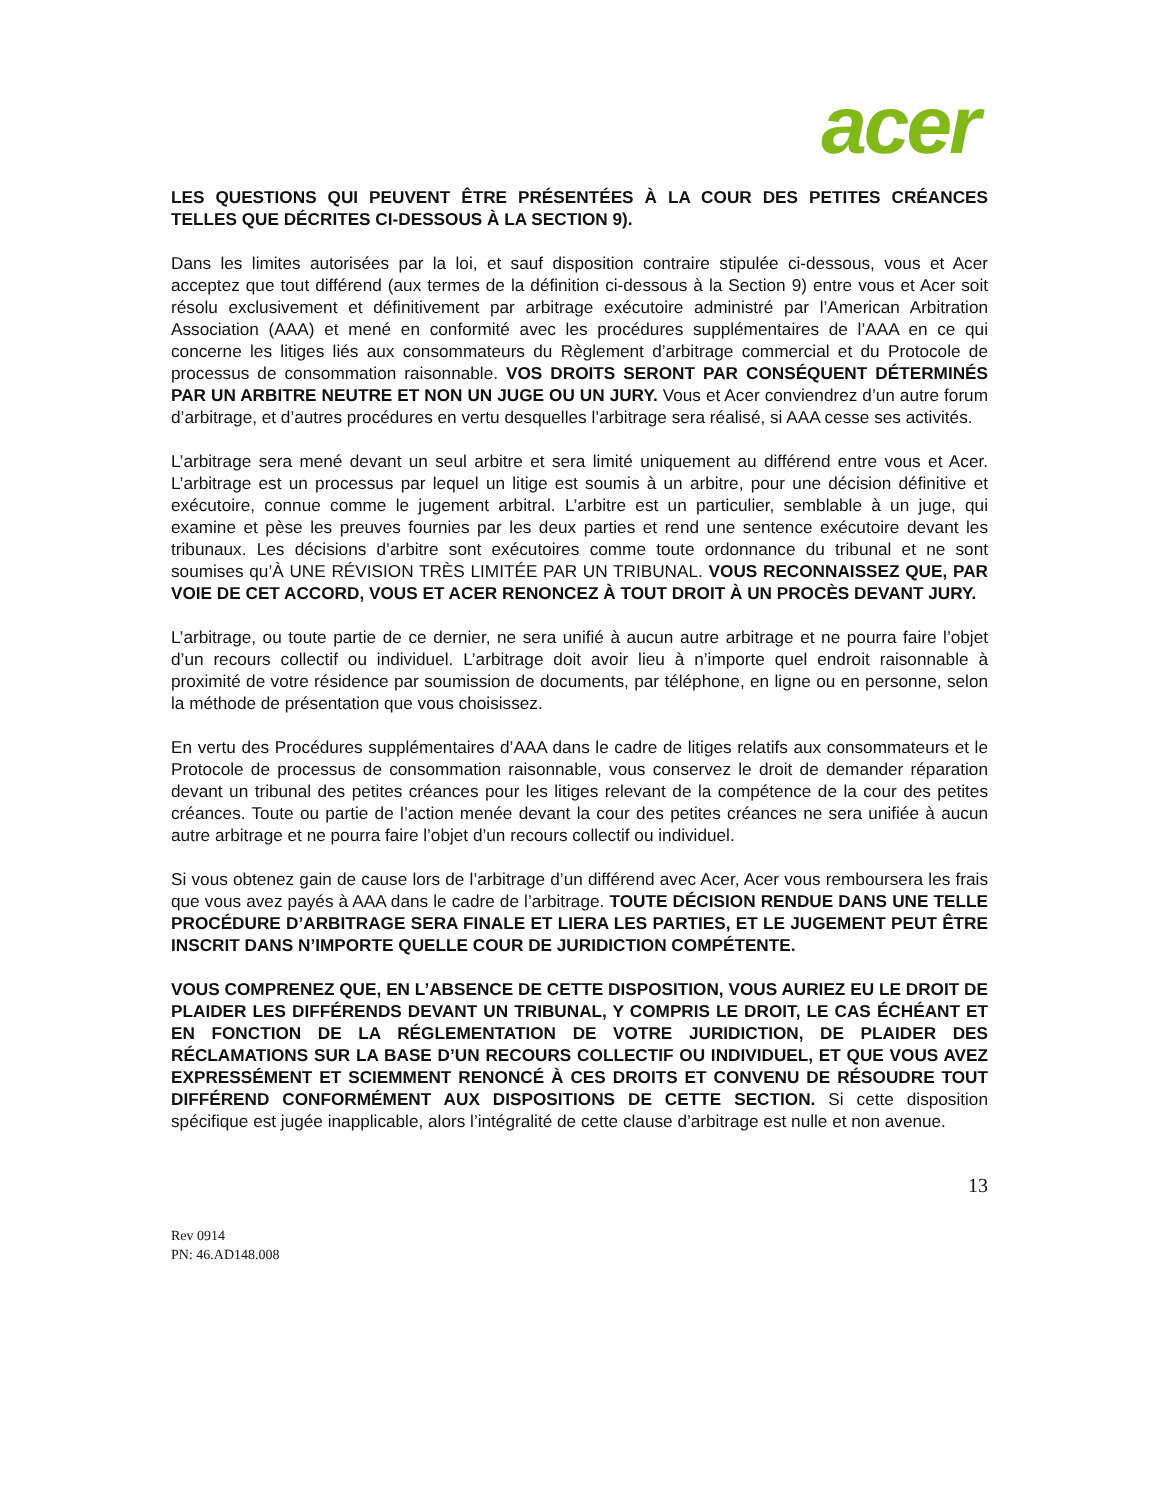acer
LES QUESTIONS QUI PEUVENT ÊTRE PRÉSENTÉES À LA COUR DES PETITES CRÉANCES TELLES QUE DÉCRITES CI-DESSOUS À LA SECTION 9).
Dans les limites autorisées par la loi, et sauf disposition contraire stipulée ci-dessous, vous et Acer acceptez que tout différend (aux termes de la définition ci-dessous à la Section 9) entre vous et Acer soit résolu exclusivement et définitivement par arbitrage exécutoire administré par l’American Arbitration Association (AAA) et mené en conformité avec les procédures supplémentaires de l’AAA en ce qui concerne les litiges liés aux consommateurs du Règlement d’arbitrage commercial et du Protocole de processus de consommation raisonnable. VOS DROITS SERONT PAR CONSÉQUENT DÉTERMINÉS PAR UN ARBITRE NEUTRE ET NON UN JUGE OU UN JURY. Vous et Acer conviendrez d’un autre forum d’arbitrage, et d’autres procédures en vertu desquelles l’arbitrage sera réalisé, si AAA cesse ses activités.
L’arbitrage sera mené devant un seul arbitre et sera limité uniquement au différend entre vous et Acer. L’arbitrage est un processus par lequel un litige est soumis à un arbitre, pour une décision définitive et exécutoire, connue comme le jugement arbitral. L’arbitre est un particulier, semblable à un juge, qui examine et pèse les preuves fournies par les deux parties et rend une sentence exécutoire devant les tribunaux. Les décisions d’arbitre sont exécutoires comme toute ordonnance du tribunal et ne sont soumises qu’À UNE RÉVISION TRÈS LIMITÉE PAR UN TRIBUNAL. VOUS RECONNAISSEZ QUE, PAR VOIE DE CET ACCORD, VOUS ET ACER RENONCEZ À TOUT DROIT À UN PROCÈS DEVANT JURY.
L’arbitrage, ou toute partie de ce dernier, ne sera unifié à aucun autre arbitrage et ne pourra faire l’objet d’un recours collectif ou individuel. L’arbitrage doit avoir lieu à n’importe quel endroit raisonnable à proximité de votre résidence par soumission de documents, par téléphone, en ligne ou en personne, selon la méthode de présentation que vous choisissez.
En vertu des Procédures supplémentaires d’AAA dans le cadre de litiges relatifs aux consommateurs et le Protocole de processus de consommation raisonnable, vous conservez le droit de demander réparation devant un tribunal des petites créances pour les litiges relevant de la compétence de la cour des petites créances. Toute ou partie de l’action menée devant la cour des petites créances ne sera unifiée à aucun autre arbitrage et ne pourra faire l’objet d’un recours collectif ou individuel.
Si vous obtenez gain de cause lors de l’arbitrage d’un différend avec Acer, Acer vous remboursera les frais que vous avez payés à AAA dans le cadre de l’arbitrage. TOUTE DÉCISION RENDUE DANS UNE TELLE PROCÉDURE D’ARBITRAGE SERA FINALE ET LIERA LES PARTIES, ET LE JUGEMENT PEUT ÊTRE INSCRIT DANS N’IMPORTE QUELLE COUR DE JURIDICTION COMPÉTENTE.
VOUS COMPRENEZ QUE, EN L’ABSENCE DE CETTE DISPOSITION, VOUS AURIEZ EU LE DROIT DE PLAIDER LES DIFFÉRENDS DEVANT UN TRIBUNAL, Y COMPRIS LE DROIT, LE CAS ÉCHÉANT ET EN FONCTION DE LA RÉGLEMENTATION DE VOTRE JURIDICTION, DE PLAIDER DES RÉCLAMATIONS SUR LA BASE D’UN RECOURS COLLECTIF OU INDIVIDUEL, ET QUE VOUS AVEZ EXPRESSÉMENT ET SCIEMMENT RENONCÉ À CES DROITS ET CONVENU DE RÉSOUDRE TOUT DIFFÉREND CONFORMÉMENT AUX DISPOSITIONS DE CETTE SECTION. Si cette disposition spécifique est jugée inapplicable, alors l’intégralité de cette clause d’arbitrage est nulle et non avenue.
13
Rev 0914
PN: 46.AD148.008